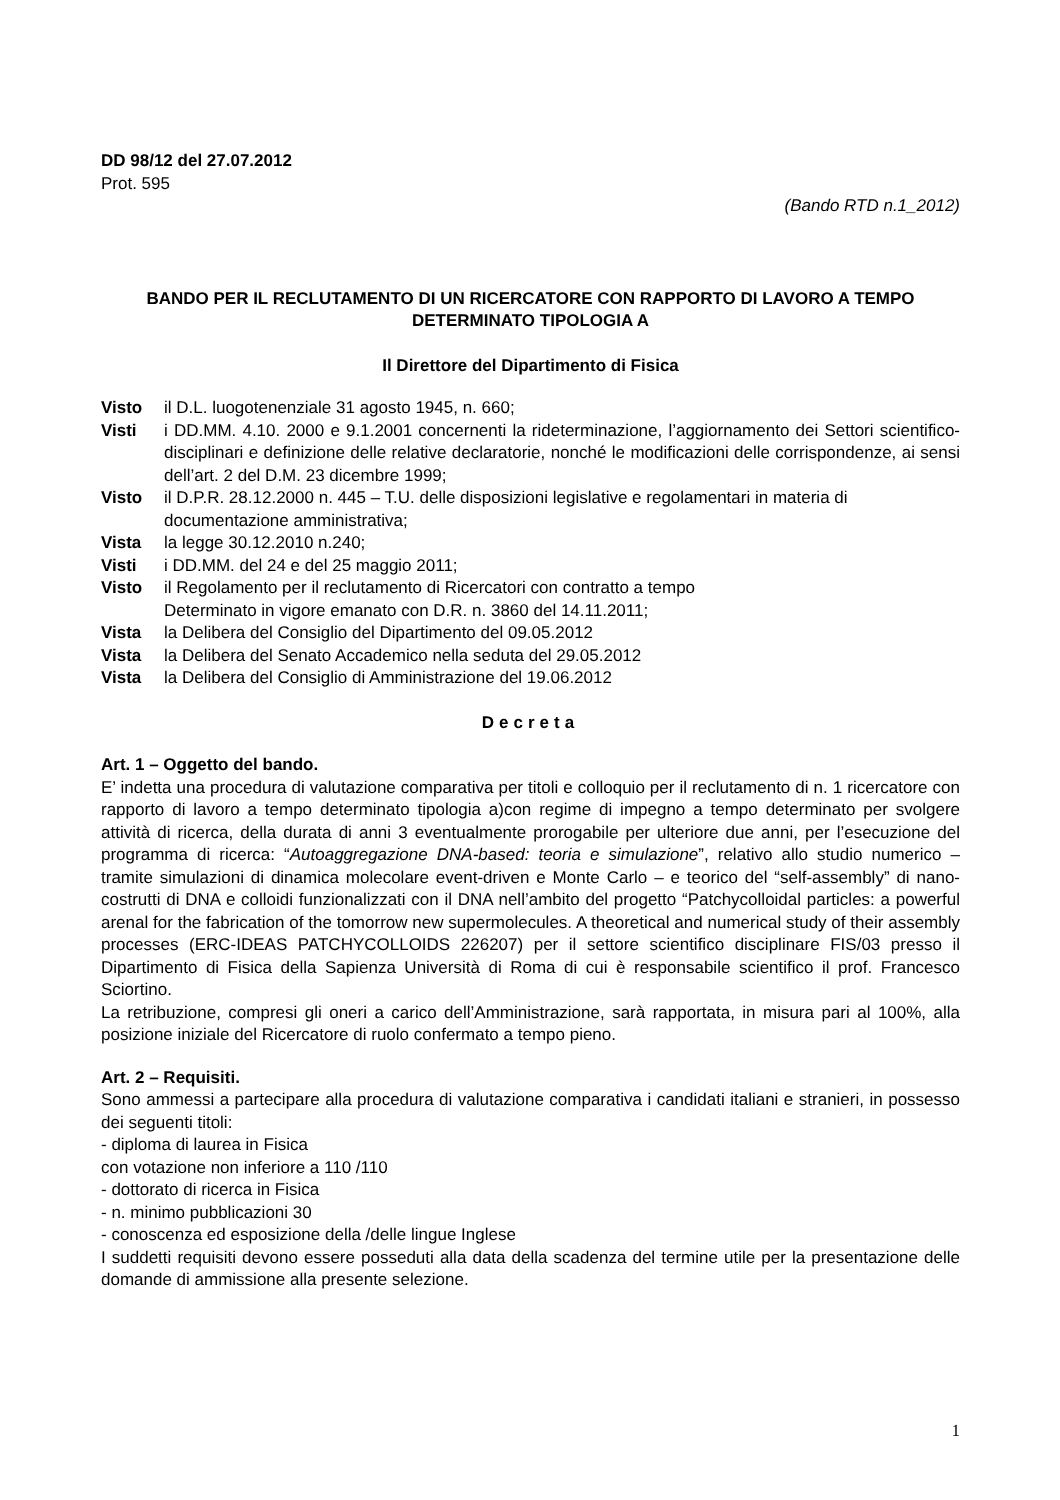DD 98/12 del 27.07.2012
Prot. 595
(Bando RTD n.1_2012)
BANDO PER IL RECLUTAMENTO DI UN RICERCATORE CON RAPPORTO DI LAVORO A TEMPO DETERMINATO TIPOLOGIA A
Il Direttore del Dipartimento di Fisica
Visto il D.L. luogotenenziale 31 agosto 1945, n. 660;
Visti i DD.MM. 4.10. 2000 e 9.1.2001 concernenti la rideterminazione, l’aggiornamento dei Settori scientifico-disciplinari e definizione delle relative declaratorie, nonché le modificazioni delle corrispondenze, ai sensi dell’art. 2 del D.M. 23 dicembre 1999;
Visto il D.P.R. 28.12.2000 n. 445 – T.U. delle disposizioni legislative e regolamentari in materia di documentazione amministrativa;
Vista la legge 30.12.2010 n.240;
Visti i DD.MM. del 24 e del 25 maggio 2011;
Visto il Regolamento per il reclutamento di Ricercatori con contratto a tempo
Determinato in vigore emanato con D.R. n. 3860 del 14.11.2011;
Vista la Delibera del Consiglio del Dipartimento del 09.05.2012
Vista la Delibera del Senato Accademico nella seduta del 29.05.2012
Vista la Delibera del Consiglio di Amministrazione del 19.06.2012
Decreta
Art. 1 – Oggetto del bando.
E’ indetta una procedura di valutazione comparativa per titoli e colloquio per il reclutamento di n. 1 ricercatore con rapporto di lavoro a tempo determinato tipologia a)con regime di impegno a tempo determinato per svolgere attività di ricerca, della durata di anni 3 eventualmente prorogabile per ulteriore due anni, per l’esecuzione del programma di ricerca: “Autoaggregazione DNA-based: teoria e simulazione”, relativo allo studio numerico – tramite simulazioni di dinamica molecolare event-driven e Monte Carlo – e teorico del “self-assembly” di nano-costrutti di DNA e colloidi funzionalizzati con il DNA nell’ambito del progetto “Patchycolloidal particles: a powerful arenal for the fabrication of the tomorrow new supermolecules. A theoretical and numerical study of their assembly processes (ERC-IDEAS PATCHYCOLLOIDS 226207) per il settore scientifico disciplinare FIS/03 presso il Dipartimento di Fisica della Sapienza Università di Roma di cui è responsabile scientifico il prof. Francesco Sciortino.
La retribuzione, compresi gli oneri a carico dell’Amministrazione, sarà rapportata, in misura pari al 100%, alla posizione iniziale del Ricercatore di ruolo confermato a tempo pieno.
Art. 2 – Requisiti.
Sono ammessi a partecipare alla procedura di valutazione comparativa i candidati italiani e stranieri, in possesso dei seguenti titoli:
- diploma di laurea in Fisica
con votazione non inferiore a 110 /110
- dottorato di ricerca in Fisica
- n. minimo pubblicazioni 30
- conoscenza ed esposizione della /delle lingue Inglese
I suddetti requisiti devono essere posseduti alla data della scadenza del termine utile per la presentazione delle domande di ammissione alla presente selezione.
1